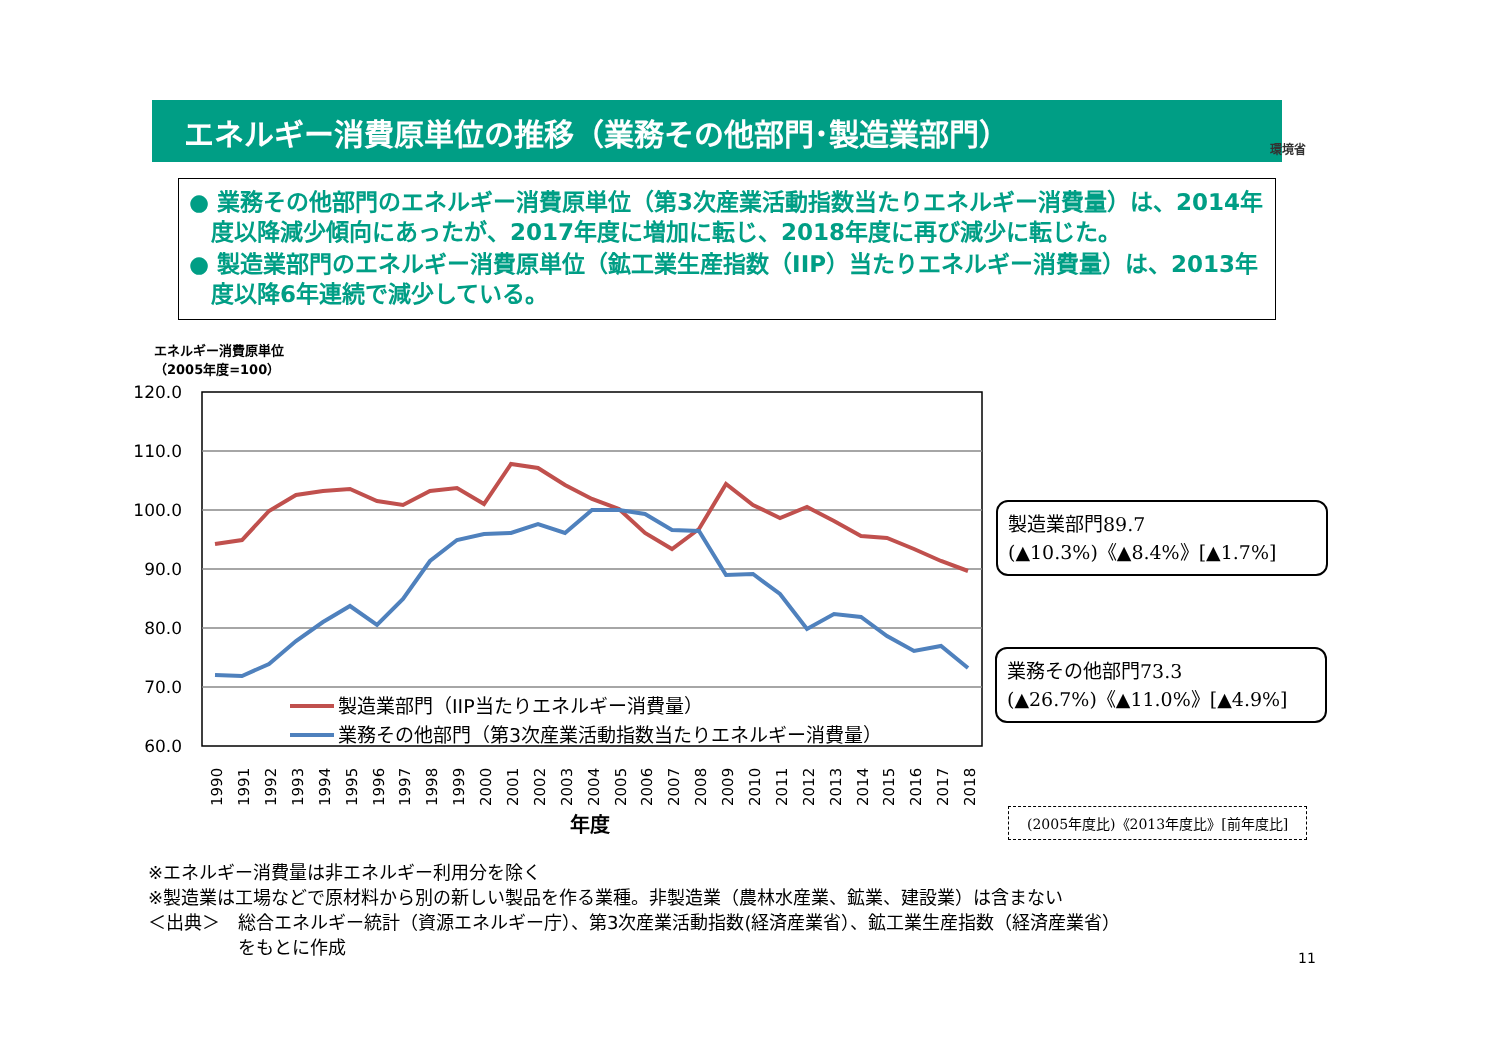エネルギー消費原単位の推移（業務その他部門･製造業部門）
環境省
● 業務その他部門のエネルギー消費原単位（第3次産業活動指数当たりエネルギー消費量）は、2014年度以降減少傾向にあったが、2017年度に増加に転じ、2018年度に再び減少に転じた。
● 製造業部門のエネルギー消費原単位（鉱工業生産指数（IIP）当たりエネルギー消費量）は、2013年度以降6年連続で減少している。
エネルギー消費原単位
（2005年度=100）
120.0
110.0
100.0
90.0
80.0
70.0
60.0
製造業部門（IIP当たりエネルギー消費量）
業務その他部門（第3次産業活動指数当たりエネルギー消費量）
1990
1991
1992
1993
1994
1995
1996
1997
1998
1999
2000
2001
2002
2003
2004
2005
2006
2007
2008
2009
2010
2011
2012
2013
2014
2015
2016
2017
2018
年度
製造業部門89.7
(▲10.3%)《▲8.4%》[▲1.7%]
業務その他部門73.3
(▲26.7%)《▲11.0%》[▲4.9%]
(2005年度比)《2013年度比》[前年度比]
※エネルギー消費量は非エネルギー利用分を除く
※製造業は工場などで原材料から別の新しい製品を作る業種。非製造業（農林水産業、鉱業、建設業）は含まない
＜出典＞　総合エネルギー統計（資源エネルギー庁）、第3次産業活動指数(経済産業省）、鉱工業生産指数（経済産業省）
　　　　　をもとに作成
11